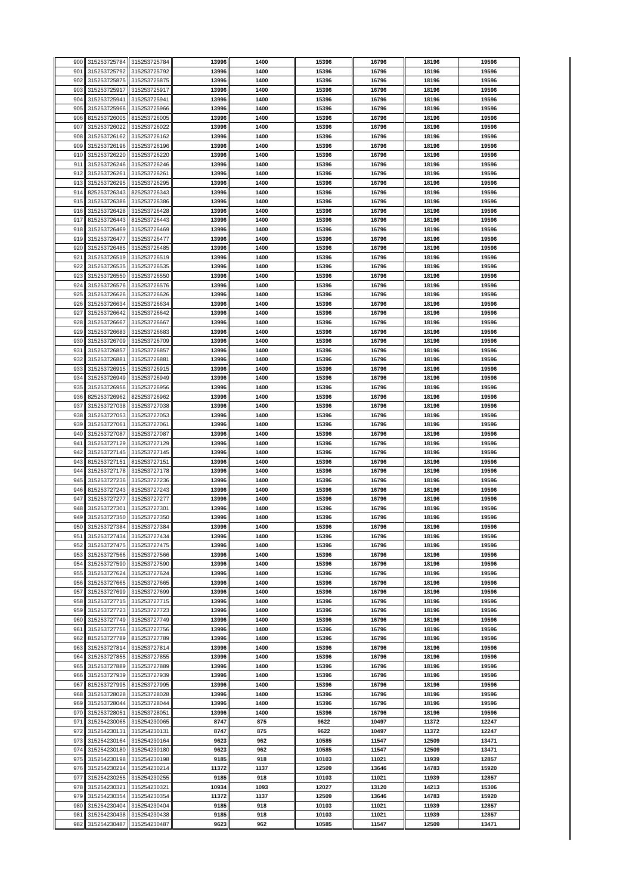| 900 | 315253725784 | 315253725784 | 13996 | 1400 | 15396 | 16796 | 18196 | 19596 |
| 901 | 315253725792 | 315253725792 | 13996 | 1400 | 15396 | 16796 | 18196 | 19596 |
| 902 | 315253725875 | 315253725875 | 13996 | 1400 | 15396 | 16796 | 18196 | 19596 |
| 903 | 315253725917 | 315253725917 | 13996 | 1400 | 15396 | 16796 | 18196 | 19596 |
| 904 | 315253725941 | 315253725941 | 13996 | 1400 | 15396 | 16796 | 18196 | 19596 |
| 905 | 315253725966 | 315253725966 | 13996 | 1400 | 15396 | 16796 | 18196 | 19596 |
| 906 | 815253726005 | 815253726005 | 13996 | 1400 | 15396 | 16796 | 18196 | 19596 |
| 907 | 315253726022 | 315253726022 | 13996 | 1400 | 15396 | 16796 | 18196 | 19596 |
| 908 | 315253726162 | 315253726162 | 13996 | 1400 | 15396 | 16796 | 18196 | 19596 |
| 909 | 315253726196 | 315253726196 | 13996 | 1400 | 15396 | 16796 | 18196 | 19596 |
| 910 | 315253726220 | 315253726220 | 13996 | 1400 | 15396 | 16796 | 18196 | 19596 |
| 911 | 315253726246 | 315253726246 | 13996 | 1400 | 15396 | 16796 | 18196 | 19596 |
| 912 | 315253726261 | 315253726261 | 13996 | 1400 | 15396 | 16796 | 18196 | 19596 |
| 913 | 315253726295 | 315253726295 | 13996 | 1400 | 15396 | 16796 | 18196 | 19596 |
| 914 | 825253726343 | 825253726343 | 13996 | 1400 | 15396 | 16796 | 18196 | 19596 |
| 915 | 315253726386 | 315253726386 | 13996 | 1400 | 15396 | 16796 | 18196 | 19596 |
| 916 | 315253726428 | 315253726428 | 13996 | 1400 | 15396 | 16796 | 18196 | 19596 |
| 917 | 815253726443 | 815253726443 | 13996 | 1400 | 15396 | 16796 | 18196 | 19596 |
| 918 | 315253726469 | 315253726469 | 13996 | 1400 | 15396 | 16796 | 18196 | 19596 |
| 919 | 315253726477 | 315253726477 | 13996 | 1400 | 15396 | 16796 | 18196 | 19596 |
| 920 | 315253726485 | 315253726485 | 13996 | 1400 | 15396 | 16796 | 18196 | 19596 |
| 921 | 315253726519 | 315253726519 | 13996 | 1400 | 15396 | 16796 | 18196 | 19596 |
| 922 | 315253726535 | 315253726535 | 13996 | 1400 | 15396 | 16796 | 18196 | 19596 |
| 923 | 315253726550 | 315253726550 | 13996 | 1400 | 15396 | 16796 | 18196 | 19596 |
| 924 | 315253726576 | 315253726576 | 13996 | 1400 | 15396 | 16796 | 18196 | 19596 |
| 925 | 315253726626 | 315253726626 | 13996 | 1400 | 15396 | 16796 | 18196 | 19596 |
| 926 | 315253726634 | 315253726634 | 13996 | 1400 | 15396 | 16796 | 18196 | 19596 |
| 927 | 315253726642 | 315253726642 | 13996 | 1400 | 15396 | 16796 | 18196 | 19596 |
| 928 | 315253726667 | 315253726667 | 13996 | 1400 | 15396 | 16796 | 18196 | 19596 |
| 929 | 315253726683 | 315253726683 | 13996 | 1400 | 15396 | 16796 | 18196 | 19596 |
| 930 | 315253726709 | 315253726709 | 13996 | 1400 | 15396 | 16796 | 18196 | 19596 |
| 931 | 315253726857 | 315253726857 | 13996 | 1400 | 15396 | 16796 | 18196 | 19596 |
| 932 | 315253726881 | 315253726881 | 13996 | 1400 | 15396 | 16796 | 18196 | 19596 |
| 933 | 315253726915 | 315253726915 | 13996 | 1400 | 15396 | 16796 | 18196 | 19596 |
| 934 | 315253726949 | 315253726949 | 13996 | 1400 | 15396 | 16796 | 18196 | 19596 |
| 935 | 315253726956 | 315253726956 | 13996 | 1400 | 15396 | 16796 | 18196 | 19596 |
| 936 | 825253726962 | 825253726962 | 13996 | 1400 | 15396 | 16796 | 18196 | 19596 |
| 937 | 315253727038 | 315253727038 | 13996 | 1400 | 15396 | 16796 | 18196 | 19596 |
| 938 | 315253727053 | 315253727053 | 13996 | 1400 | 15396 | 16796 | 18196 | 19596 |
| 939 | 315253727061 | 315253727061 | 13996 | 1400 | 15396 | 16796 | 18196 | 19596 |
| 940 | 315253727087 | 315253727087 | 13996 | 1400 | 15396 | 16796 | 18196 | 19596 |
| 941 | 315253727129 | 315253727129 | 13996 | 1400 | 15396 | 16796 | 18196 | 19596 |
| 942 | 315253727145 | 315253727145 | 13996 | 1400 | 15396 | 16796 | 18196 | 19596 |
| 943 | 815253727151 | 815253727151 | 13996 | 1400 | 15396 | 16796 | 18196 | 19596 |
| 944 | 315253727178 | 315253727178 | 13996 | 1400 | 15396 | 16796 | 18196 | 19596 |
| 945 | 315253727236 | 315253727236 | 13996 | 1400 | 15396 | 16796 | 18196 | 19596 |
| 946 | 815253727243 | 815253727243 | 13996 | 1400 | 15396 | 16796 | 18196 | 19596 |
| 947 | 315253727277 | 315253727277 | 13996 | 1400 | 15396 | 16796 | 18196 | 19596 |
| 948 | 315253727301 | 315253727301 | 13996 | 1400 | 15396 | 16796 | 18196 | 19596 |
| 949 | 315253727350 | 315253727350 | 13996 | 1400 | 15396 | 16796 | 18196 | 19596 |
| 950 | 315253727384 | 315253727384 | 13996 | 1400 | 15396 | 16796 | 18196 | 19596 |
| 951 | 315253727434 | 315253727434 | 13996 | 1400 | 15396 | 16796 | 18196 | 19596 |
| 952 | 315253727475 | 315253727475 | 13996 | 1400 | 15396 | 16796 | 18196 | 19596 |
| 953 | 315253727566 | 315253727566 | 13996 | 1400 | 15396 | 16796 | 18196 | 19596 |
| 954 | 315253727590 | 315253727590 | 13996 | 1400 | 15396 | 16796 | 18196 | 19596 |
| 955 | 315253727624 | 315253727624 | 13996 | 1400 | 15396 | 16796 | 18196 | 19596 |
| 956 | 315253727665 | 315253727665 | 13996 | 1400 | 15396 | 16796 | 18196 | 19596 |
| 957 | 315253727699 | 315253727699 | 13996 | 1400 | 15396 | 16796 | 18196 | 19596 |
| 958 | 315253727715 | 315253727715 | 13996 | 1400 | 15396 | 16796 | 18196 | 19596 |
| 959 | 315253727723 | 315253727723 | 13996 | 1400 | 15396 | 16796 | 18196 | 19596 |
| 960 | 315253727749 | 315253727749 | 13996 | 1400 | 15396 | 16796 | 18196 | 19596 |
| 961 | 315253727756 | 315253727756 | 13996 | 1400 | 15396 | 16796 | 18196 | 19596 |
| 962 | 815253727789 | 815253727789 | 13996 | 1400 | 15396 | 16796 | 18196 | 19596 |
| 963 | 315253727814 | 315253727814 | 13996 | 1400 | 15396 | 16796 | 18196 | 19596 |
| 964 | 315253727855 | 315253727855 | 13996 | 1400 | 15396 | 16796 | 18196 | 19596 |
| 965 | 315253727889 | 315253727889 | 13996 | 1400 | 15396 | 16796 | 18196 | 19596 |
| 966 | 315253727939 | 315253727939 | 13996 | 1400 | 15396 | 16796 | 18196 | 19596 |
| 967 | 815253727995 | 815253727995 | 13996 | 1400 | 15396 | 16796 | 18196 | 19596 |
| 968 | 315253728028 | 315253728028 | 13996 | 1400 | 15396 | 16796 | 18196 | 19596 |
| 969 | 315253728044 | 315253728044 | 13996 | 1400 | 15396 | 16796 | 18196 | 19596 |
| 970 | 315253728051 | 315253728051 | 13996 | 1400 | 15396 | 16796 | 18196 | 19596 |
| 971 | 315254230065 | 315254230065 | 8747 | 875 | 9622 | 10497 | 11372 | 12247 |
| 972 | 315254230131 | 315254230131 | 8747 | 875 | 9622 | 10497 | 11372 | 12247 |
| 973 | 315254230164 | 315254230164 | 9623 | 962 | 10585 | 11547 | 12509 | 13471 |
| 974 | 315254230180 | 315254230180 | 9623 | 962 | 10585 | 11547 | 12509 | 13471 |
| 975 | 315254230198 | 315254230198 | 9185 | 918 | 10103 | 11021 | 11939 | 12857 |
| 976 | 315254230214 | 315254230214 | 11372 | 1137 | 12509 | 13646 | 14783 | 15920 |
| 977 | 315254230255 | 315254230255 | 9185 | 918 | 10103 | 11021 | 11939 | 12857 |
| 978 | 315254230321 | 315254230321 | 10934 | 1093 | 12027 | 13120 | 14213 | 15306 |
| 979 | 315254230354 | 315254230354 | 11372 | 1137 | 12509 | 13646 | 14783 | 15920 |
| 980 | 315254230404 | 315254230404 | 9185 | 918 | 10103 | 11021 | 11939 | 12857 |
| 981 | 315254230438 | 315254230438 | 9185 | 918 | 10103 | 11021 | 11939 | 12857 |
| 982 | 315254230487 | 315254230487 | 9623 | 962 | 10585 | 11547 | 12509 | 13471 |